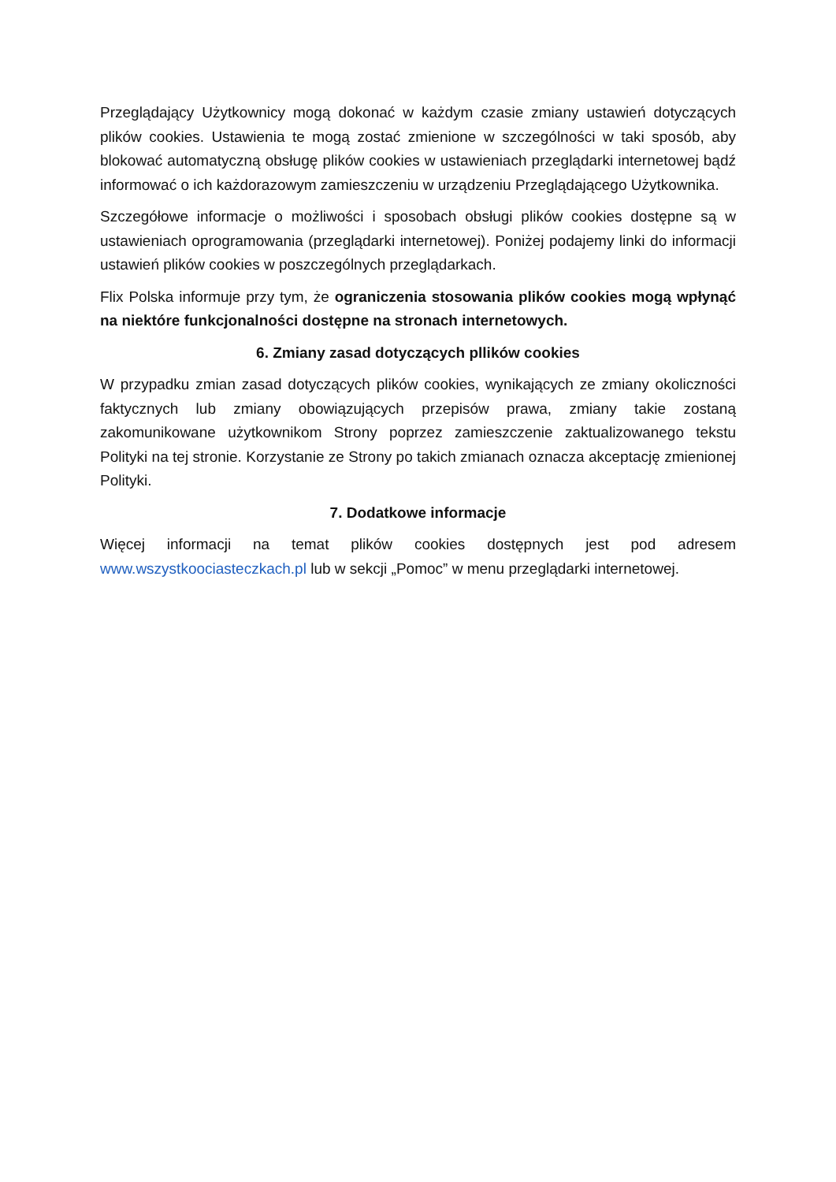Przeglądający Użytkownicy mogą dokonać w każdym czasie zmiany ustawień dotyczących plików cookies. Ustawienia te mogą zostać zmienione w szczególności w taki sposób, aby blokować automatyczną obsługę plików cookies w ustawieniach przeglądarki internetowej bądź informować o ich każdorazowym zamieszczeniu w urządzeniu Przeglądającego Użytkownika.
Szczegółowe informacje o możliwości i sposobach obsługi plików cookies dostępne są w ustawieniach oprogramowania (przeglądarki internetowej). Poniżej podajemy linki do informacji ustawień plików cookies w poszczególnych przeglądarkach.
Flix Polska informuje przy tym, że ograniczenia stosowania plików cookies mogą wpłynąć na niektóre funkcjonalności dostępne na stronach internetowych.
6. Zmiany zasad dotyczących pllików cookies
W przypadku zmian zasad dotyczących plików cookies, wynikających ze zmiany okoliczności faktycznych lub zmiany obowiązujących przepisów prawa, zmiany takie zostaną zakomunikowane użytkownikom Strony poprzez zamieszczenie zaktualizowanego tekstu Polityki na tej stronie. Korzystanie ze Strony po takich zmianach oznacza akceptację zmienionej Polityki.
7. Dodatkowe informacje
Więcej informacji na temat plików cookies dostępnych jest pod adresem www.wszystkoociasteczkach.pl lub w sekcji „Pomoc” w menu przeglądarki internetowej.